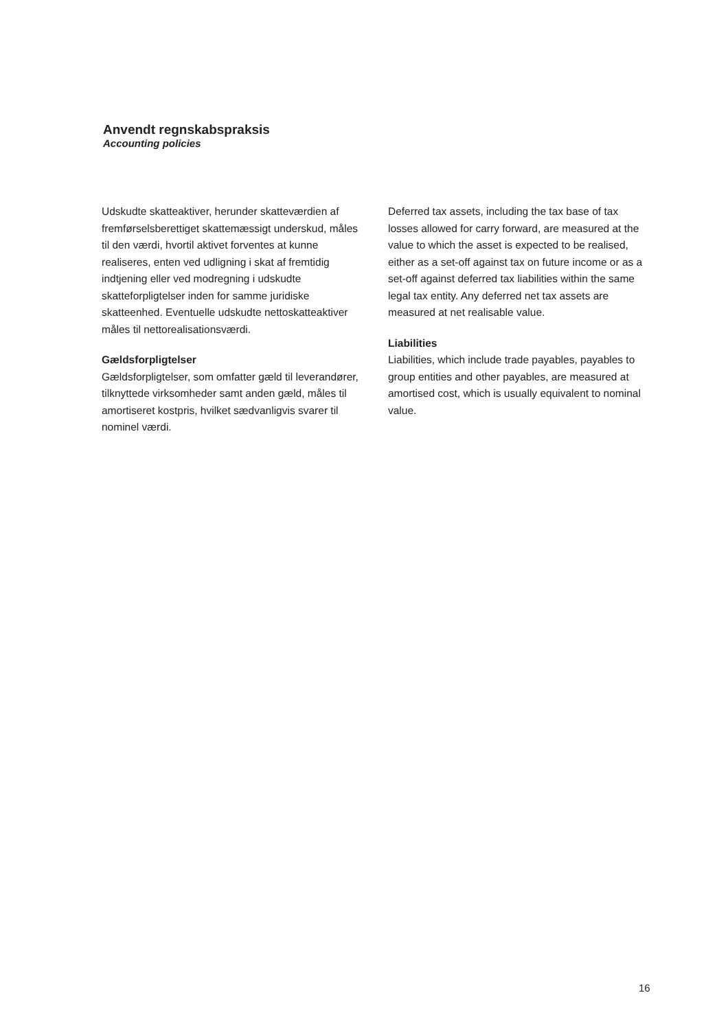Anvendt regnskabspraksis
Accounting policies
Udskudte skatteaktiver, herunder skatteværdien af fremførselsberettiget skattemæssigt underskud, måles til den værdi, hvortil aktivet forventes at kunne realiseres, enten ved udligning i skat af fremtidig indtjening eller ved modregning i udskudte skatteforpligtelser inden for samme juridiske skatteenhed. Eventuelle udskudte nettoskatteaktiver måles til nettorealisationsværdi.
Gældsforpligtelser
Gældsforpligtelser, som omfatter gæld til leverandører, tilknyttede virksomheder samt anden gæld, måles til amortiseret kostpris, hvilket sædvanligvis svarer til nominel værdi.
Deferred tax assets, including the tax base of tax losses allowed for carry forward, are measured at the value to which the asset is expected to be realised, either as a set-off against tax on future income or as a set-off against deferred tax liabilities within the same legal tax entity. Any deferred net tax assets are measured at net realisable value.
Liabilities
Liabilities, which include trade payables, payables to group entities and other payables, are measured at amortised cost, which is usually equivalent to nominal value.
16